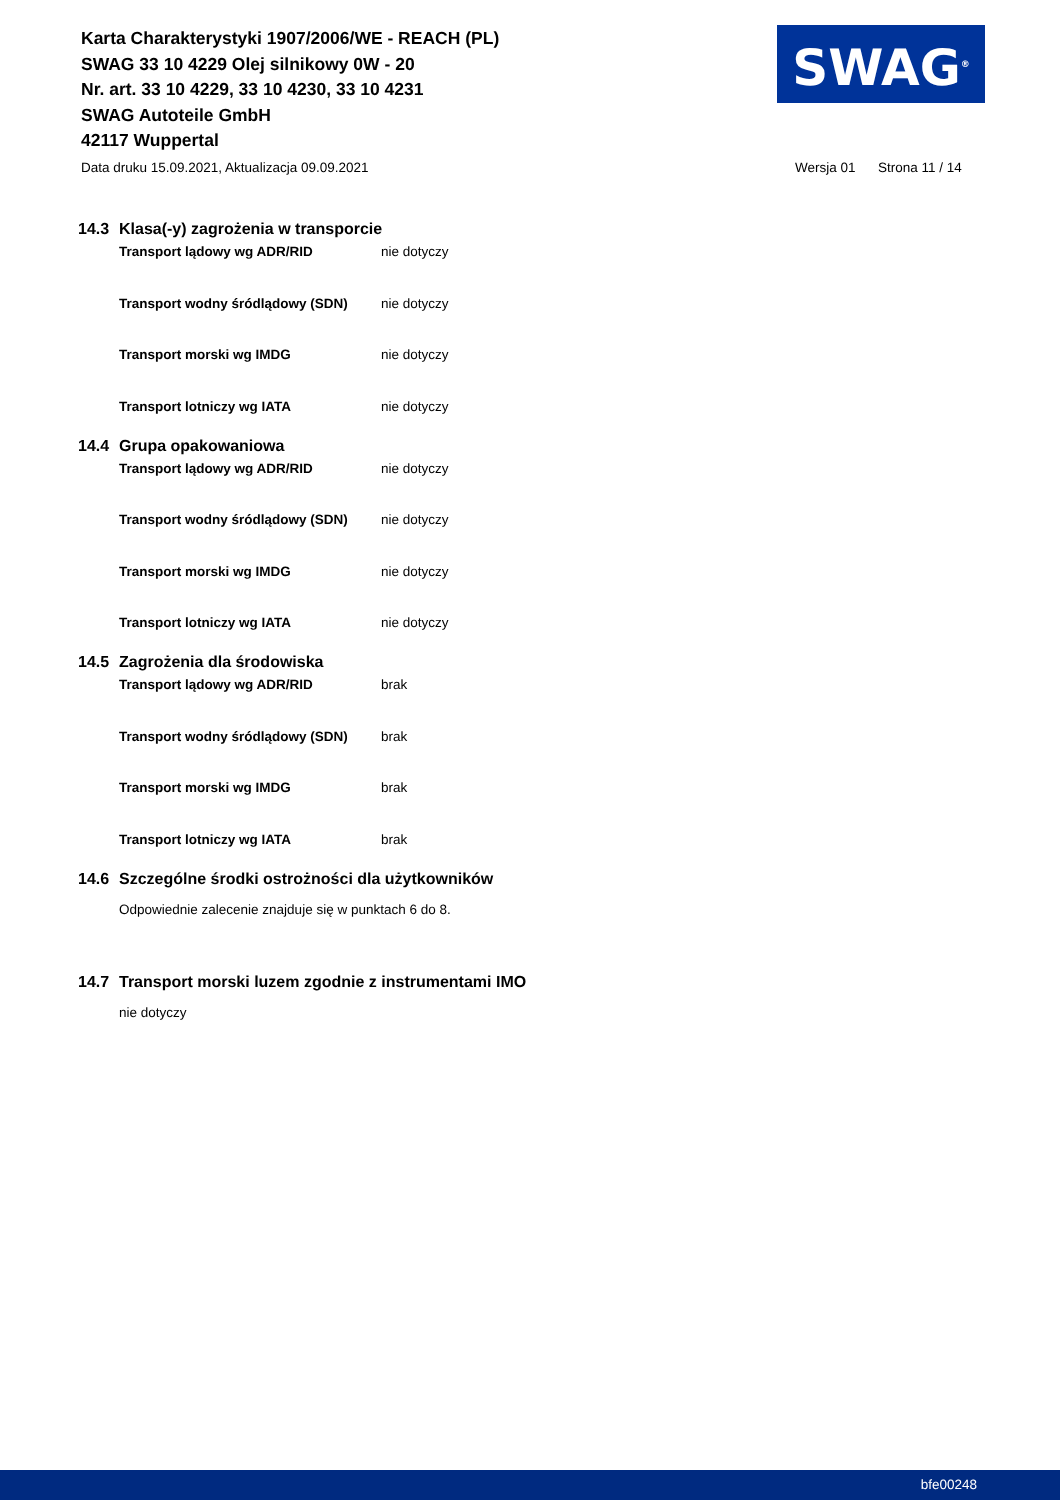Karta Charakterystyki 1907/2006/WE - REACH (PL)
SWAG 33 10 4229 Olej silnikowy 0W - 20
Nr. art. 33 10 4229, 33 10 4230, 33 10 4231
SWAG Autoteile GmbH
42117 Wuppertal
SWAG<sup>®</sup>
Data druku 15.09.2021, Aktualizacja 09.09.2021
Wersja 01 Strona 11 / 14
14.3 Klasa(-y) zagrożenia w transporcie
Transport lądowy wg ADR/RID nie dotyczy
Transport wodny śródlądowy (SDN) nie dotyczy
Transport morski wg IMDG nie dotyczy
Transport lotniczy wg IATA nie dotyczy
14.4 Grupa opakowaniowa
Transport lądowy wg ADR/RID nie dotyczy
Transport wodny śródlądowy (SDN) nie dotyczy
Transport morski wg IMDG nie dotyczy
Transport lotniczy wg IATA nie dotyczy
14.5 Zagrożenia dla środowiska
Transport lądowy wg ADR/RID brak
Transport wodny śródlądowy (SDN) brak
Transport morski wg IMDG brak
Transport lotniczy wg IATA brak
14.6 Szczególne środki ostrożności dla użytkowników
Odpowiednie zalecenie znajduje się w punktach 6 do 8.
14.7 Transport morski luzem zgodnie z instrumentami IMO
nie dotyczy
bfe00248